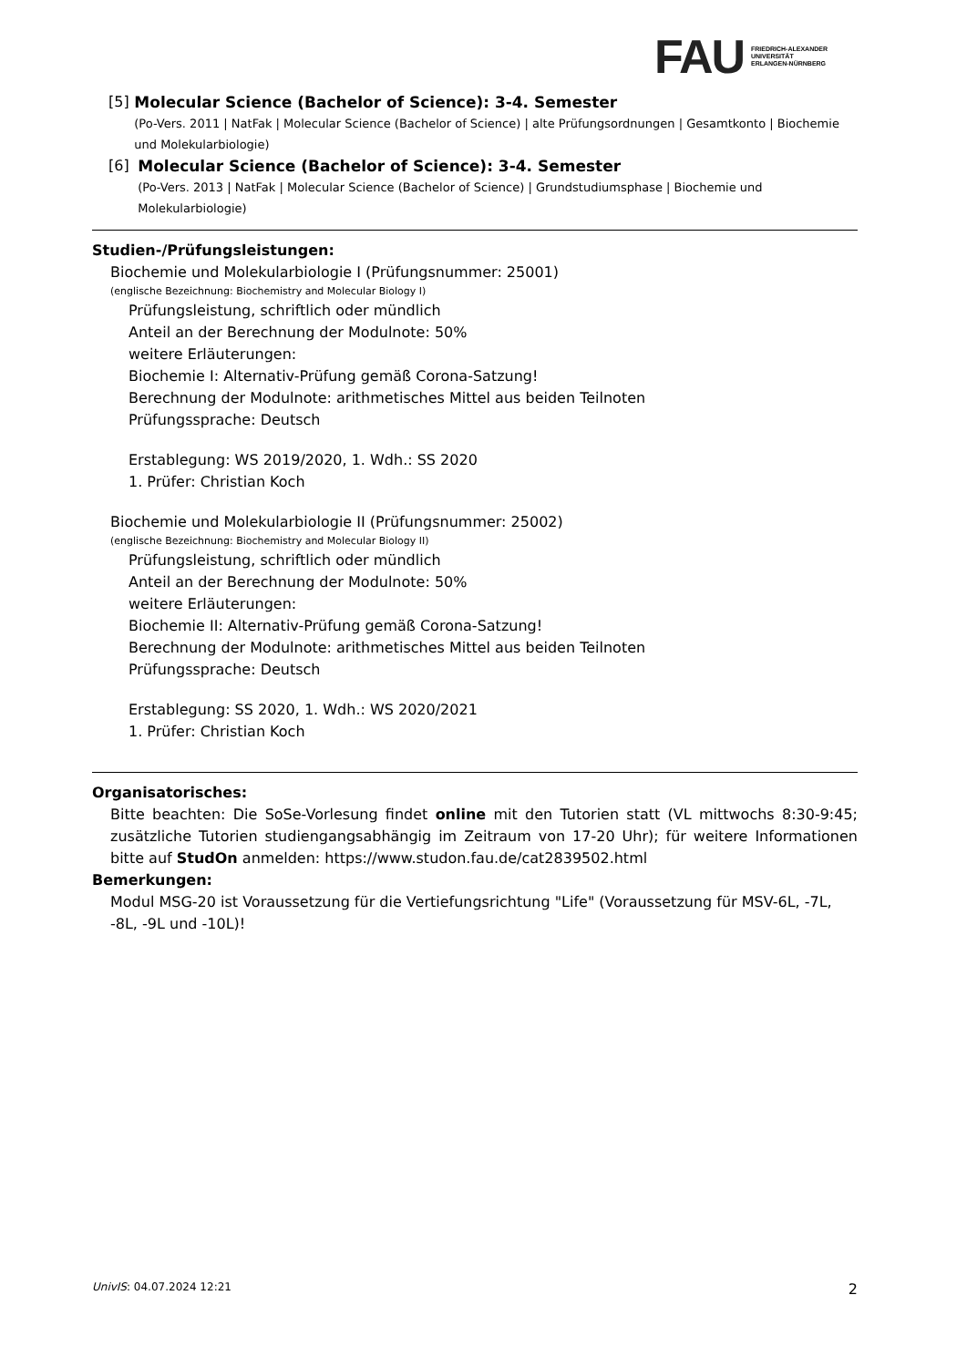FAU
FRIEDRICH-ALEXANDER
UNIVERSITÄT
ERLANGEN-NÜRNBERG
[5] Molecular Science (Bachelor of Science): 3-4. Semester
(Po-Vers. 2011 | NatFak | Molecular Science (Bachelor of Science) | alte Prüfungsordnungen | Gesamtkonto | Biochemie und Molekularbiologie)
[6] Molecular Science (Bachelor of Science): 3-4. Semester
(Po-Vers. 2013 | NatFak | Molecular Science (Bachelor of Science) | Grundstudiumsphase | Biochemie und Molekularbiologie)
Studien-/Prüfungsleistungen:
Biochemie und Molekularbiologie I (Prüfungsnummer: 25001)
(englische Bezeichnung: Biochemistry and Molecular Biology I)
Prüfungsleistung, schriftlich oder mündlich
Anteil an der Berechnung der Modulnote: 50%
weitere Erläuterungen:
Biochemie I: Alternativ-Prüfung gemäß Corona-Satzung!
Berechnung der Modulnote: arithmetisches Mittel aus beiden Teilnoten
Prüfungssprache: Deutsch
Erstablegung: WS 2019/2020, 1. Wdh.: SS 2020
1. Prüfer: Christian Koch
Biochemie und Molekularbiologie II (Prüfungsnummer: 25002)
(englische Bezeichnung: Biochemistry and Molecular Biology II)
Prüfungsleistung, schriftlich oder mündlich
Anteil an der Berechnung der Modulnote: 50%
weitere Erläuterungen:
Biochemie II: Alternativ-Prüfung gemäß Corona-Satzung!
Berechnung der Modulnote: arithmetisches Mittel aus beiden Teilnoten
Prüfungssprache: Deutsch
Erstablegung: SS 2020, 1. Wdh.: WS 2020/2021
1. Prüfer: Christian Koch
Organisatorisches:
Bitte beachten: Die SoSe-Vorlesung findet online mit den Tutorien statt (VL mittwochs 8:30-9:45; zusätzliche Tutorien studiengangsabhängig im Zeitraum von 17-20 Uhr); für weitere Informationen bitte auf StudOn anmelden: https://www.studon.fau.de/cat2839502.html
Bemerkungen:
Modul MSG-20 ist Voraussetzung für die Vertiefungsrichtung "Life" (Voraussetzung für MSV-6L, -7L, -8L, -9L und -10L)!
UnivIS: 04.07.2024 12:21 2